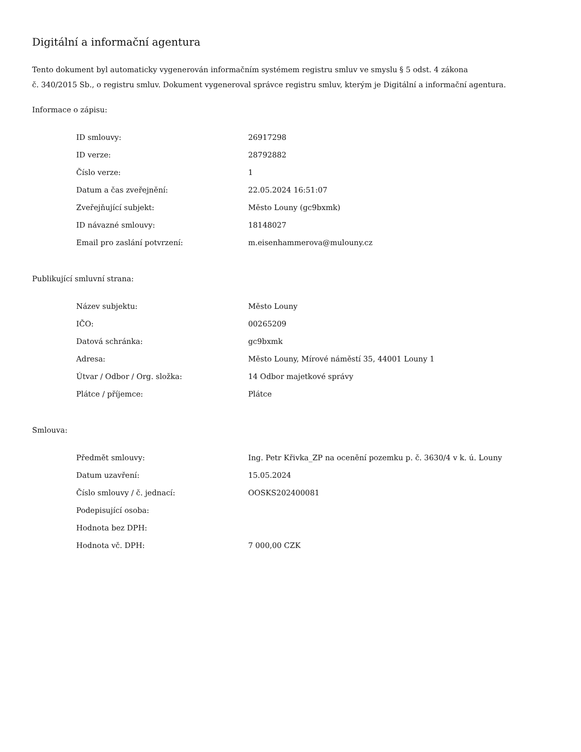Digitální a informační agentura
Tento dokument byl automaticky vygenerován informačním systémem registru smluv ve smyslu § 5 odst. 4 zákona
č. 340/2015 Sb., o registru smluv. Dokument vygeneroval správce registru smluv, kterým je Digitální a informační agentura.
Informace o zápisu:
| ID smlouvy: | 26917298 |
| ID verze: | 28792882 |
| Číslo verze: | 1 |
| Datum a čas zveřejnění: | 22.05.2024 16:51:07 |
| Zveřejňující subjekt: | Město Louny (gc9bxmk) |
| ID návazné smlouvy: | 18148027 |
| Email pro zaslání potvrzení: | m.eisenhammerova@mulouny.cz |
Publikující smluvní strana:
| Název subjektu: | Město Louny |
| IČO: | 00265209 |
| Datová schránka: | gc9bxmk |
| Adresa: | Město Louny, Mírové náměstí 35, 44001 Louny 1 |
| Útvar / Odbor / Org. složka: | 14 Odbor majetkové správy |
| Plátce / příjemce: | Plátce |
Smlouva:
| Předmět smlouvy: | Ing. Petr Křivka_ZP na ocenění pozemku p. č. 3630/4 v k. ú. Louny |
| Datum uzavření: | 15.05.2024 |
| Číslo smlouvy / č. jednací: | OOSKS202400081 |
| Podepisující osoba: | |
| Hodnota bez DPH: | |
| Hodnota vč. DPH: | 7 000,00 CZK |